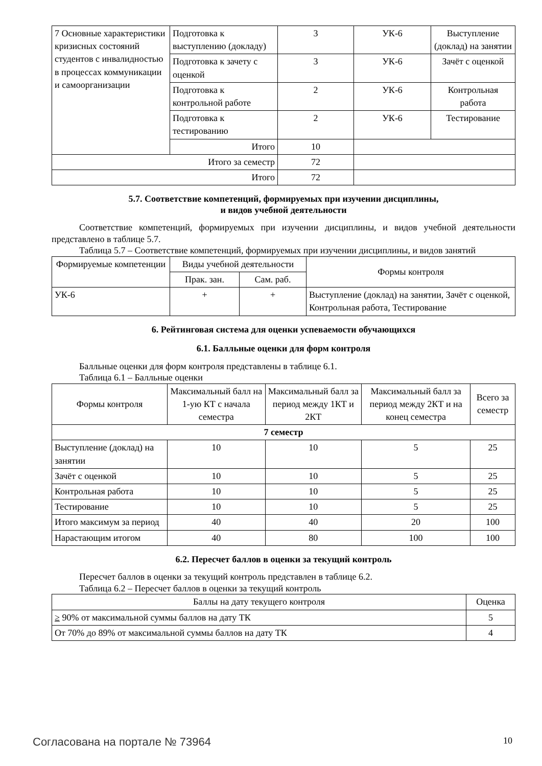| 7 Основные характеристики кризисных состояний студентов с инвалидностью в процессах коммуникации и самоорганизации | Подготовка к выступлению (докладу) | 3 | УК-6 | Выступление (доклад) на занятии |
| | Подготовка к зачету с оценкой | 3 | УК-6 | Зачёт с оценкой |
| | Подготовка к контрольной работе | 2 | УК-6 | Контрольная работа |
| | Подготовка к тестированию | 2 | УК-6 | Тестирование |
| | Итого | 10 | | |
| Итого за семестр | | 72 | | |
| Итого | | 72 | | |
5.7. Соответствие компетенций, формируемых при изучении дисциплины,
и видов учебной деятельности
Соответствие компетенций, формируемых при изучении дисциплины, и видов учебной деятельности представлено в таблице 5.7.
Таблица 5.7 – Соответствие компетенций, формируемых при изучении дисциплины, и видов занятий
| Формируемые компетенции | Виды учебной деятельности | | Формы контроля |
| --- | --- | --- | --- |
| | Прак. зан. | Сам. раб. | |
| УК-6 | + | + | Выступление (доклад) на занятии, Зачёт с оценкой, Контрольная работа, Тестирование |
6. Рейтинговая система для оценки успеваемости обучающихся
6.1. Балльные оценки для форм контроля
Балльные оценки для форм контроля представлены в таблице 6.1.
Таблица 6.1 – Балльные оценки
| Формы контроля | Максимальный балл на 1-ую КТ с начала семестра | Максимальный балл за период между 1КТ и 2КТ | Максимальный балл за период между 2КТ и на конец семестра | Всего за семестр |
| --- | --- | --- | --- | --- |
| 7 семестр | | | | |
| Выступление (доклад) на занятии | 10 | 10 | 5 | 25 |
| Зачёт с оценкой | 10 | 10 | 5 | 25 |
| Контрольная работа | 10 | 10 | 5 | 25 |
| Тестирование | 10 | 10 | 5 | 25 |
| Итого максимум за период | 40 | 40 | 20 | 100 |
| Нарастающим итогом | 40 | 80 | 100 | 100 |
6.2. Пересчет баллов в оценки за текущий контроль
Пересчет баллов в оценки за текущий контроль представлен в таблице 6.2.
Таблица 6.2 – Пересчет баллов в оценки за текущий контроль
| Баллы на дату текущего контроля | Оценка |
| --- | --- |
| ≥ 90% от максимальной суммы баллов на дату ТК | 5 |
| От 70% до 89% от максимальной суммы баллов на дату ТК | 4 |
Согласована на портале № 73964 10